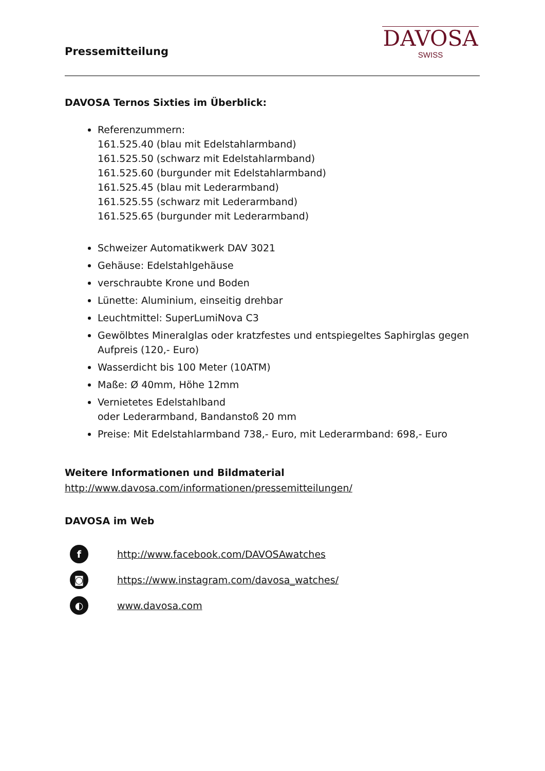Pressemitteilung
DAVOSA
SWISS
DAVOSA Ternos Sixties im Überblick:
Referenzummern:
161.525.40 (blau mit Edelstahlarmband)
161.525.50 (schwarz mit Edelstahlarmband)
161.525.60 (burgunder mit Edelstahlarmband)
161.525.45 (blau mit Lederarmband)
161.525.55 (schwarz mit Lederarmband)
161.525.65 (burgunder mit Lederarmband)
Schweizer Automatikwerk DAV 3021
Gehäuse: Edelstahlgehäuse
verschraubte Krone und Boden
Lünette: Aluminium, einseitig drehbar
Leuchtmittel: SuperLumiNova C3
Gewölbtes Mineralglas oder kratzfestes und entspiegeltes Saphirglas gegen Aufpreis (120,- Euro)
Wasserdicht bis 100 Meter (10ATM)
Maße: Ø 40mm, Höhe 12mm
Vernietetes Edelstahlband
oder Lederarmband, Bandanstoß 20 mm
Preise: Mit Edelstahlarmband 738,- Euro, mit Lederarmband: 698,- Euro
Weitere Informationen und Bildmaterial
http://www.davosa.com/informationen/pressemitteilungen/
DAVOSA im Web
f http://www.facebook.com/DAVOSAwatches
◙ https://www.instagram.com/davosa_watches/
◐ www.davosa.com